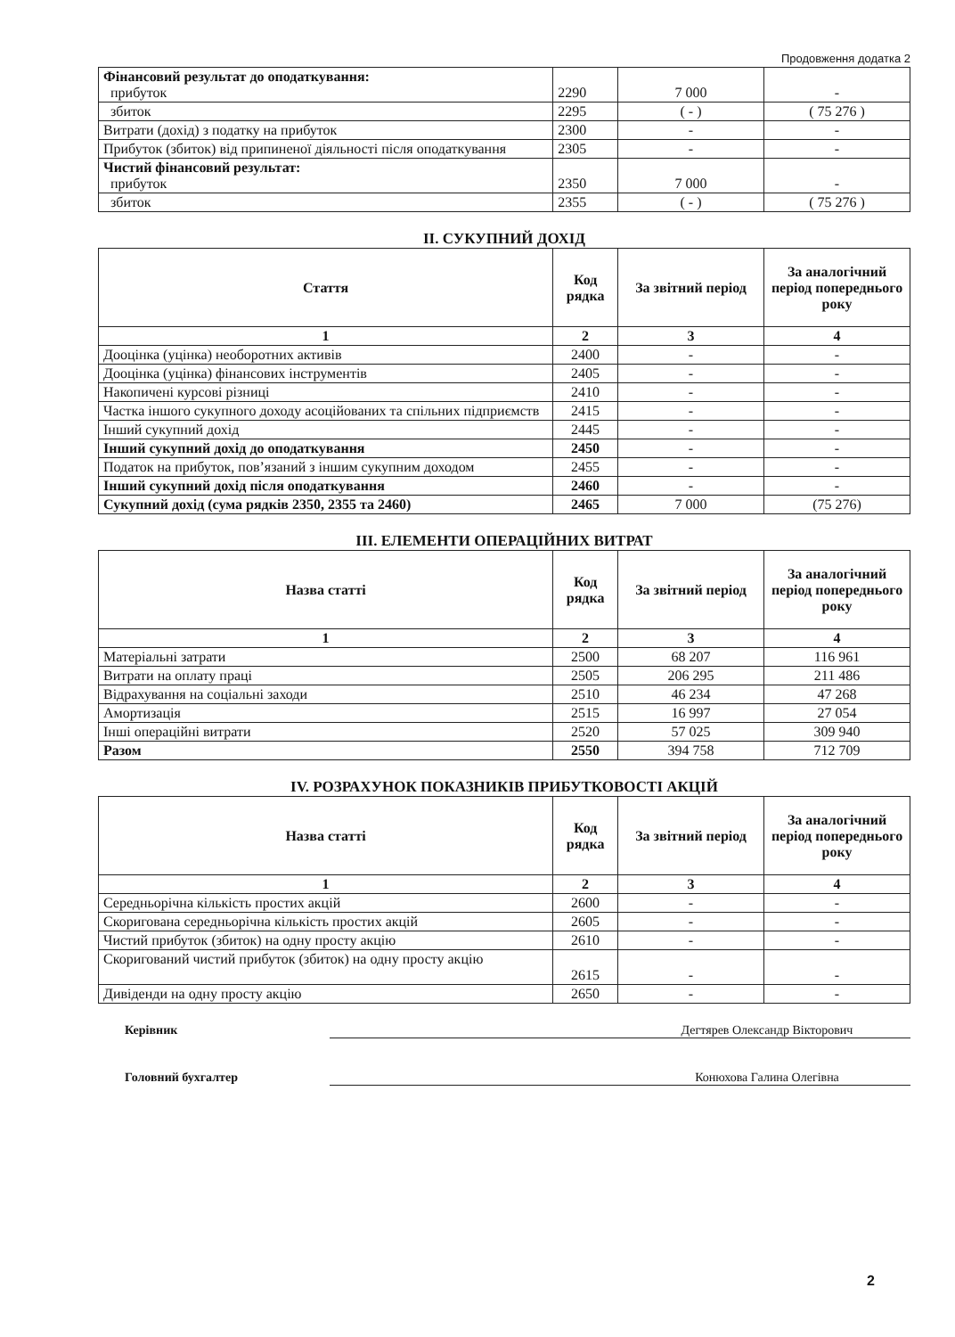Продовження додатка 2
| Фінансовий результат до оподаткування: прибуток | 2290 | 7 000 | - |
| збиток | 2295 | ( - ) | ( 75 276 ) |
| Витрати (дохід) з податку на прибуток | 2300 | - | - |
| Прибуток (збиток) від припиненої діяльності після оподаткування | 2305 | - | - |
| Чистий фінансовий результат: прибуток | 2350 | 7 000 | - |
| збиток | 2355 | ( - ) | ( 75 276 ) |
II. СУКУПНИЙ ДОХІД
| Стаття | Код рядка | За звітний період | За аналогічний період попереднього року |
| --- | --- | --- | --- |
| 1 | 2 | 3 | 4 |
| Дооцінка (уцінка) необоротних активів | 2400 | - | - |
| Дооцінка (уцінка) фінансових інструментів | 2405 | - | - |
| Накопичені курсові різниці | 2410 | - | - |
| Частка іншого сукупного доходу асоційованих та спільних підприємств | 2415 | - | - |
| Інший сукупний дохід | 2445 | - | - |
| Інший сукупний дохід до оподаткування | 2450 | - | - |
| Податок на прибуток, пов’язаний з іншим сукупним доходом | 2455 | - | - |
| Інший сукупний дохід після оподаткування | 2460 | - | - |
| Сукупний дохід (сума рядків 2350, 2355 та 2460) | 2465 | 7 000 | (75 276) |
III. ЕЛЕМЕНТИ ОПЕРАЦІЙНИХ ВИТРАТ
| Назва статті | Код рядка | За звітний період | За аналогічний період попереднього року |
| --- | --- | --- | --- |
| 1 | 2 | 3 | 4 |
| Матеріальні затрати | 2500 | 68 207 | 116 961 |
| Витрати на оплату праці | 2505 | 206 295 | 211 486 |
| Відрахування на соціальні заходи | 2510 | 46 234 | 47 268 |
| Амортизація | 2515 | 16 997 | 27 054 |
| Інші операційні витрати | 2520 | 57 025 | 309 940 |
| Разом | 2550 | 394 758 | 712 709 |
IV. РОЗРАХУНОК ПОКАЗНИКІВ ПРИБУТКОВОСТІ АКЦІЙ
| Назва статті | Код рядка | За звітний період | За аналогічний період попереднього року |
| --- | --- | --- | --- |
| 1 | 2 | 3 | 4 |
| Середньорічна кількість простих акцій | 2600 | - | - |
| Скоригована середньорічна кількість простих акцій | 2605 | - | - |
| Чистий прибуток (збиток) на одну просту акцію | 2610 | - | - |
| Скоригований чистий прибуток (збиток) на одну просту акцію | 2615 | - | - |
| Дивіденди на одну просту акцію | 2650 | - | - |
Керівник Дегтярев Олександр Вікторович
Головний бухгалтер Конюхова Галина Олегівна
2